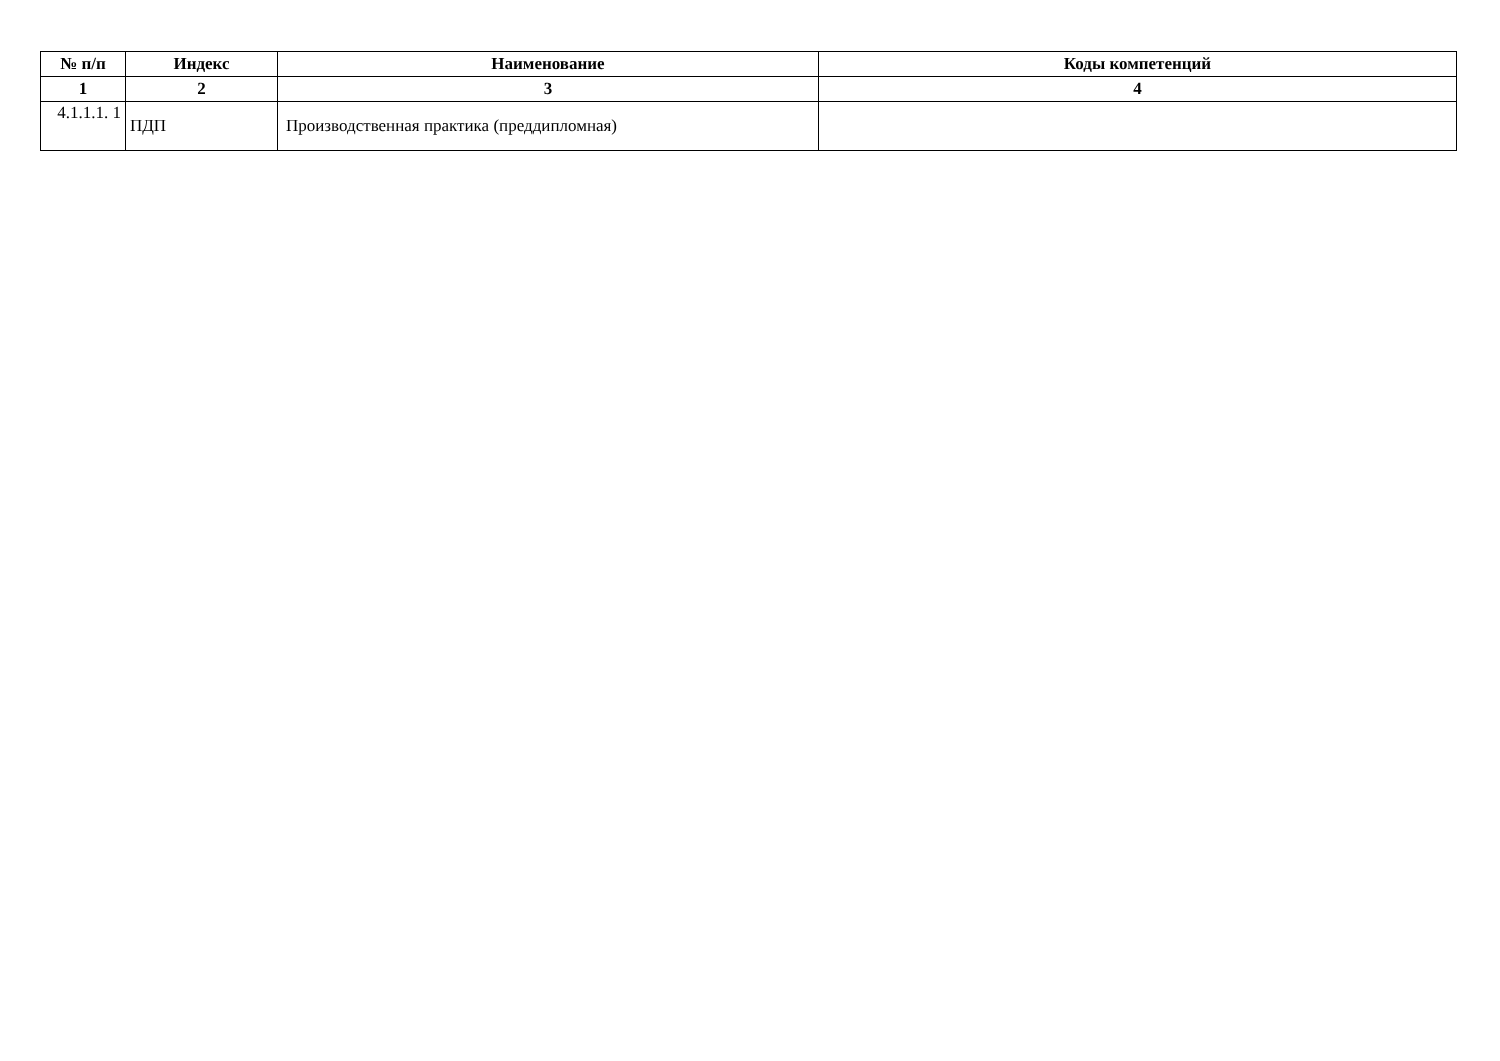| № п/п | Индекс | Наименование | Коды компетенций |
| --- | --- | --- | --- |
| 1 | 2 | 3 | 4 |
| 4.1.1.1. 1 | ПДП | Производственная практика (преддипломная) | |